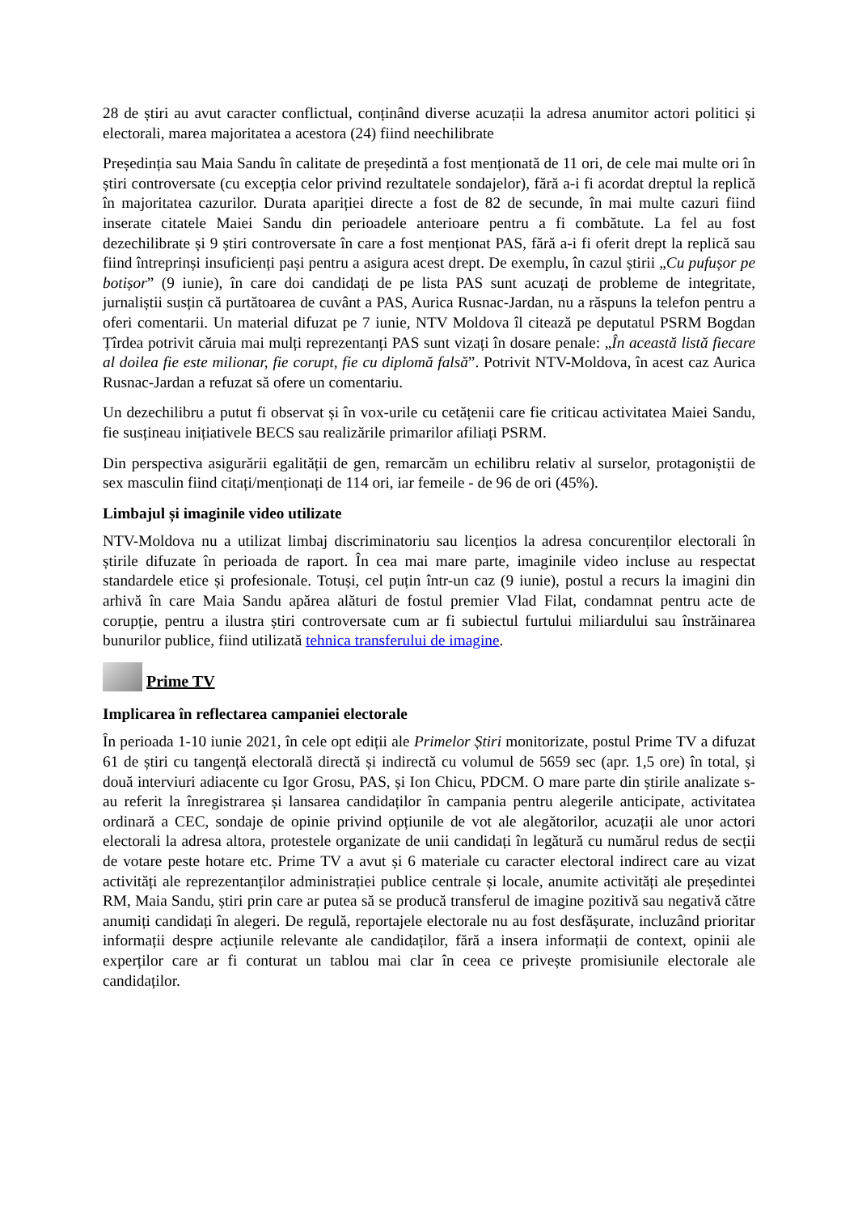28 de știri au avut caracter conflictual, conținând diverse acuzații la adresa anumitor actori politici și electorali, marea majoritatea a acestora (24) fiind neechilibrate
Președinția sau Maia Sandu în calitate de președintă a fost menționată de 11 ori, de cele mai multe ori în știri controversate (cu excepția celor privind rezultatele sondajelor), fără a-i fi acordat dreptul la replică în majoritatea cazurilor. Durata apariției directe a fost de 82 de secunde, în mai multe cazuri fiind inserate citatele Maiei Sandu din perioadele anterioare pentru a fi combătute. La fel au fost dezechilibrate și 9 știri controversate în care a fost menționat PAS, fără a-i fi oferit drept la replică sau fiind întreprinși insuficienți pași pentru a asigura acest drept. De exemplu, în cazul știrii „Cu pufușor pe botișor” (9 iunie), în care doi candidați de pe lista PAS sunt acuzați de probleme de integritate, jurnaliștii susțin că purtătoarea de cuvânt a PAS, Aurica Rusnac-Jardan, nu a răspuns la telefon pentru a oferi comentarii. Un material difuzat pe 7 iunie, NTV Moldova îl citează pe deputatul PSRM Bogdan Țîrdea potrivit căruia mai mulți reprezentanți PAS sunt vizați în dosare penale: „În această listă fiecare al doilea fie este milionar, fie corupt, fie cu diplomă falsă”. Potrivit NTV-Moldova, în acest caz Aurica Rusnac-Jardan a refuzat să ofere un comentariu.
Un dezechilibru a putut fi observat și în vox-urile cu cetățenii care fie criticau activitatea Maiei Sandu, fie susțineau inițiativele BECS sau realizările primarilor afiliați PSRM.
Din perspectiva asigurării egalității de gen, remarcăm un echilibru relativ al surselor, protagoniștii de sex masculin fiind citați/menționați de 114 ori, iar femeile - de 96 de ori (45%).
Limbajul și imaginile video utilizate
NTV-Moldova nu a utilizat limbaj discriminatoriu sau licențios la adresa concurenților electorali în știrile difuzate în perioada de raport. În cea mai mare parte, imaginile video incluse au respectat standardele etice și profesionale. Totuși, cel puțin într-un caz (9 iunie), postul a recurs la imagini din arhivă în care Maia Sandu apărea alături de fostul premier Vlad Filat, condamnat pentru acte de corupție, pentru a ilustra știri controversate cum ar fi subiectul furtului miliardului sau înstrăinarea bunurilor publice, fiind utilizată tehnica transferului de imagine.
Prime TV
Implicarea în reflectarea campaniei electorale
În perioada 1-10 iunie 2021, în cele opt ediții ale Primelor Știri monitorizate, postul Prime TV a difuzat 61 de știri cu tangență electorală directă și indirectă cu volumul de 5659 sec (apr. 1,5 ore) în total, și două interviuri adiacente cu Igor Grosu, PAS, și Ion Chicu, PDCM. O mare parte din știrile analizate s-au referit la înregistrarea și lansarea candidaților în campania pentru alegerile anticipate, activitatea ordinară a CEC, sondaje de opinie privind opțiunile de vot ale alegătorilor, acuzații ale unor actori electorali la adresa altora, protestele organizate de unii candidați în legătură cu numărul redus de secții de votare peste hotare etc. Prime TV a avut și 6 materiale cu caracter electoral indirect care au vizat activități ale reprezentanților administrației publice centrale și locale, anumite activități ale președintei RM, Maia Sandu, știri prin care ar putea să se producă transferul de imagine pozitivă sau negativă către anumiți candidați în alegeri. De regulă, reportajele electorale nu au fost desfășurate, incluzând prioritar informații despre acțiunile relevante ale candidaților, fără a insera informații de context, opinii ale experților care ar fi conturat un tablou mai clar în ceea ce privește promisiunile electorale ale candidaților.